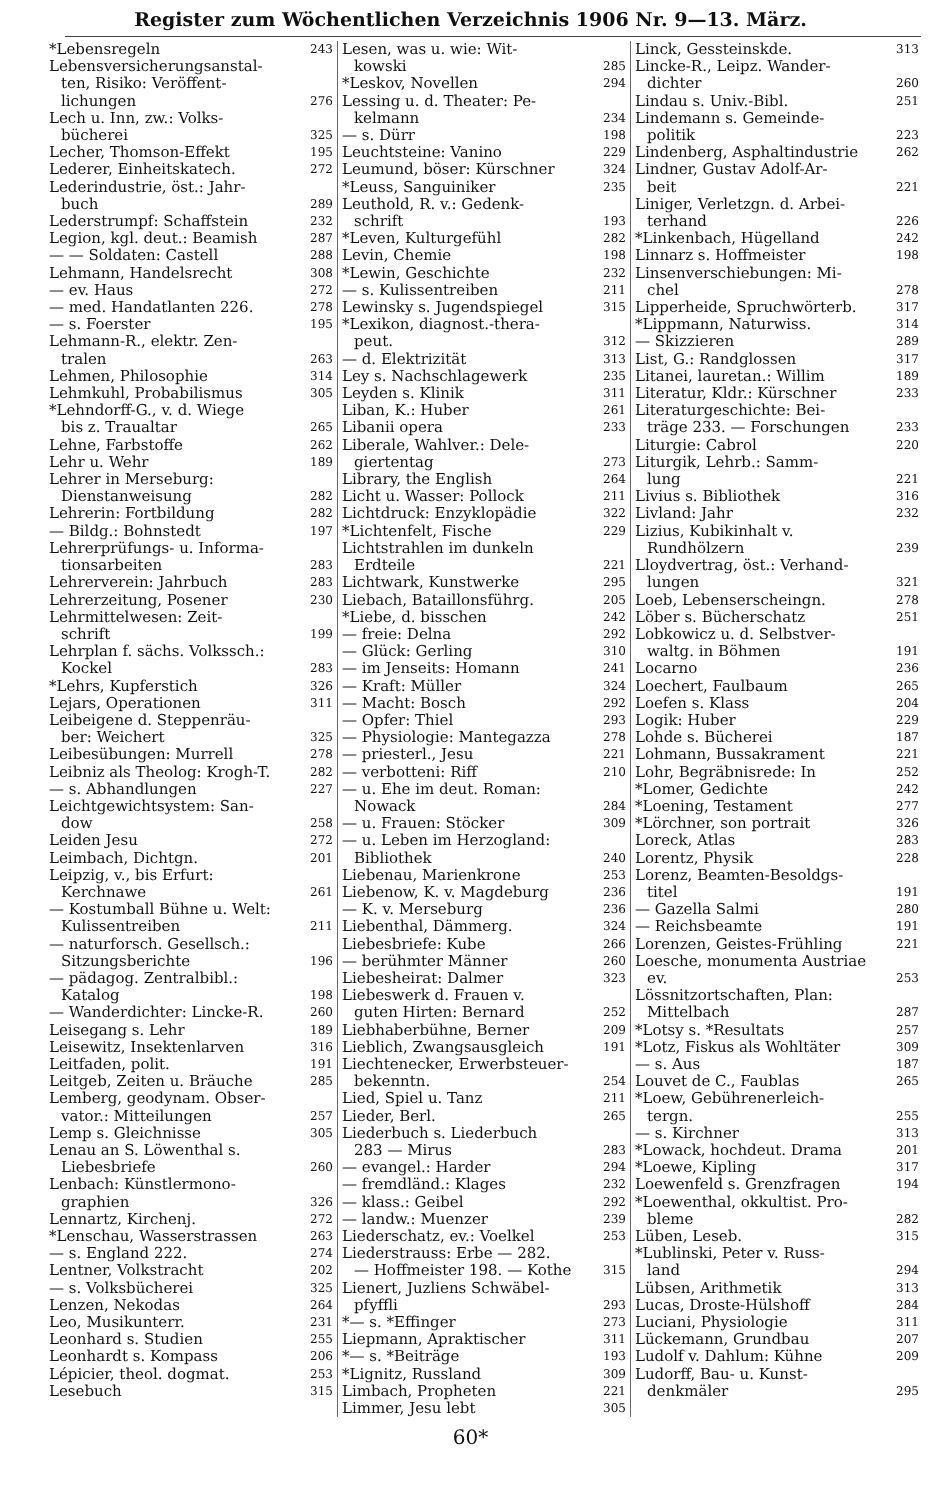Register zum Wöchentlichen Verzeichnis 1906 Nr. 9—13. März.
*Lebensregeln 243
Lebensversicherungsanstal-
ten, Risiko: Veröffent-
lichungen 276
Lech u. Inn, zw.: Volks-
bücherei 325
Lecher, Thomson-Effekt 195
Lederer, Einheitskatech. 272
Lederindustrie, öst.: Jahr-
buch 289
Lederstrumpf: Schaffstein 232
Legion, kgl. deut.: Beamish 287
— — Soldaten: Castell 288
Lehmann, Handelsrecht 308
— ev. Haus 272
— med. Handatlanten 226. 278
— s. Foerster 195
Lehmann-R., elektr. Zen-
tralen 263
Lehmen, Philosophie 314
Lehmkuhl, Probabilismus 305
*Lehndorff-G., v. d. Wiege
bis z. Traualtar 265
Lehne, Farbstoffe 262
Lehr u. Wehr 189
Lehrer in Merseburg:
Dienstanweisung 282
Lehrerin: Fortbildung 282
— Bildg.: Bohnstedt 197
Lehrerprüfungs- u. Informa-
tionsarbeiten 283
Lehrerverein: Jahrbuch 283
Lehrerzeitung, Posener 230
Lehrmittelwesen: Zeit-
schrift 199
Lehrplan f. sächs. Volkssch.:
Kockel 283
*Lehrs, Kupferstich 326
Lejars, Operationen 311
Leibeigene d. Steppenräu-
ber: Weichert 325
Leibesübungen: Murrell 278
Leibniz als Theolog: Krogh-T. 282
— s. Abhandlungen 227
Leichtgewichtsystem: San-
dow 258
Leiden Jesu 272
Leimbach, Dichtgn. 201
Leipzig, v., bis Erfurt:
Kerchnawe 261
— Kostumball Bühne u. Welt:
Kulissentreiben 211
— naturforsch. Gesellsch.:
Sitzungsberichte 196
— pädagog. Zentralbibl.:
Katalog 198
— Wanderdichter: Lincke-R. 260
Leisegang s. Lehr 189
Leisewitz, Insektenlarven 316
Leitfaden, polit. 191
Leitgeb, Zeiten u. Bräuche 285
Lemberg, geodynam. Obser-
vator.: Mitteilungen 257
Lemp s. Gleichnisse 305
Lenau an S. Löwenthal s.
Liebesbriefe 260
Lenbach: Künstlermono-
graphien 326
Lennartz, Kirchenj. 272
*Lenschau, Wasserstrassen 263
— s. England 222. 274
Lentner, Volkstracht 202
— s. Volksbücherei 325
Lenzen, Nekodas 264
Leo, Musikunterr. 231
Leonhard s. Studien 255
Leonhardt s. Kompass 206
Lépicier, theol. dogmat. 253
Lesebuch 315
Lesen, was u. wie: Wit-
kowski 285
*Leskov, Novellen 294
Lessing u. d. Theater: Pe-
kelmann 234
— s. Dürr 198
Leuchtsteine: Vanino 229
Leumund, böser: Kürschner 324
*Leuss, Sanguiniker 235
Leuthold, R. v.: Gedenk-
schrift 193
*Leven, Kulturgefühl 282
Levin, Chemie 198
*Lewin, Geschichte 232
— s. Kulissentreiben 211
Lewinsky s. Jugendspiegel 315
*Lexikon, diagnost.-thera-
peut. 312
— d. Elektrizität 313
Ley s. Nachschlagewerk 235
Leyden s. Klinik 311
Liban, K.: Huber 261
Libanii opera 233
Liberale, Wahlver.: Dele-
giertentag 273
Library, the English 264
Licht u. Wasser: Pollock 211
Lichtdruck: Enzyklopädie 322
*Lichtenfelt, Fische 229
Lichtstrahlen im dunkeln
Erdteile 221
Lichtwark, Kunstwerke 295
Liebach, Bataillonsführg. 205
*Liebe, d. bisschen 242
— freie: Delna 292
— Glück: Gerling 310
— im Jenseits: Homann 241
— Kraft: Müller 324
— Macht: Bosch 292
— Opfer: Thiel 293
— Physiologie: Mantegazza 278
— priesterl., Jesu 221
— verbotteni: Riff 210
— u. Ehe im deut. Roman:
Nowack 284
— u. Frauen: Stöcker 309
— u. Leben im Herzogland:
Bibliothek 240
Liebenau, Marienkrone 253
Liebenow, K. v. Magdeburg 236
— K. v. Merseburg 236
Liebenthal, Dämmerg. 324
Liebesbriefe: Kube 266
— berühmter Männer 260
Liebesheirat: Dalmer 323
Liebeswerk d. Frauen v.
guten Hirten: Bernard 252
Liebhaberbühne, Berner 209
Lieblich, Zwangsausgleich 191
Liechtenecker, Erwerbsteuer-
bekenntn. 254
Lied, Spiel u. Tanz 211
Lieder, Berl. 265
Liederbuch s. Liederbuch
283 — Mirus 283
— evangel.: Harder 294
— fremdländ.: Klages 232
— klass.: Geibel 292
— landw.: Muenzer 239
Liederschatz, ev.: Voelkel 253
Liederstrauss: Erbe — 282.
— Hoffmeister 198. — Kothe 315
Lienert, Juzliens Schwäbel-
pfyffli 293
*— s. *Effinger 273
Liepmann, Apraktischer 311
*— s. *Beiträge 193
*Lignitz, Russland 309
Limbach, Propheten 221
Limmer, Jesu lebt 305
Linck, Gessteinskde. 313
Lincke-R., Leipz. Wander-
dichter 260
Lindau s. Univ.-Bibl. 251
Lindemann s. Gemeinde-
politik 223
Lindenberg, Asphaltindustrie 262
Lindner, Gustav Adolf-Ar-
beit 221
Liniger, Verletzgn. d. Arbei-
terhand 226
*Linkenbach, Hügelland 242
Linnarz s. Hoffmeister 198
Linsenverschiebungen: Mi-
chel 278
Lipperheide, Spruchwörterb. 317
*Lippmann, Naturwiss. 314
— Skizzieren 289
List, G.: Randglossen 317
Litanei, lauretan.: Willim 189
Literatur, Kldr.: Kürschner 233
Literaturgeschichte: Bei-
träge 233. — Forschungen 233
Liturgie: Cabrol 220
Liturgik, Lehrb.: Samm-
lung 221
Livius s. Bibliothek 316
Livland: Jahr 232
Lizius, Kubikinhalt v.
Rundhölzern 239
Lloydvertrag, öst.: Verhand-
lungen 321
Loeb, Lebenserscheingn. 278
Löber s. Bücherschatz 251
Lobkowicz u. d. Selbstver-
waltg. in Böhmen 191
Locarno 236
Loechert, Faulbaum 265
Loefen s. Klass 204
Logik: Huber 229
Lohde s. Bücherei 187
Lohmann, Bussakrament 221
Lohr, Begräbnisrede: In 252
*Lomer, Gedichte 242
*Loening, Testament 277
*Lörchner, son portrait 326
Loreck, Atlas 283
Lorentz, Physik 228
Lorenz, Beamten-Besoldgs-
titel 191
— Gazella Salmi 280
— Reichsbeamte 191
Lorenzen, Geistes-Frühling 221
Loesche, monumenta Austriae
ev. 253
Lössnitzortschaften, Plan:
Mittelbach 287
*Lotsy s. *Resultats 257
*Lotz, Fiskus als Wohltäter 309
— s. Aus 187
Louvet de C., Faublas 265
*Loew, Gebührenerleich-
tergn. 255
— s. Kirchner 313
*Lowack, hochdeut. Drama 201
*Loewe, Kipling 317
Loewenfeld s. Grenzfragen 194
*Loewenthal, okkultist. Pro-
bleme 282
Lüben, Leseb. 315
*Lublinski, Peter v. Russ-
land 294
Lübsen, Arithmetik 313
Lucas, Droste-Hülshoff 284
Luciani, Physiologie 311
Lückemann, Grundbau 207
Ludolf v. Dahlum: Kühne 209
Ludorff, Bau- u. Kunst-
denkmäler 295
60*